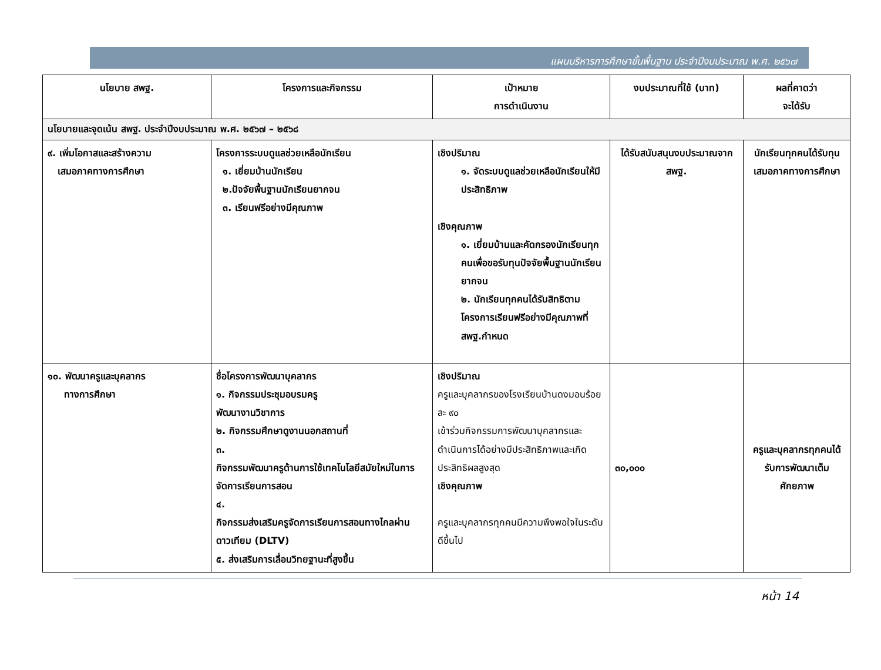แผนบริหารการศึกษาขั้นพื้นฐาน ประจำปีงบประมาณ พ.ศ. ๒๕๖๗
| นโยบาย สพฐ. | โครงการและกิจกรรม | เป้าหมาย การดำเนินงาน | งบประมาณที่ใช้ (บาท) | ผลที่คาดว่า จะได้รับ |
| --- | --- | --- | --- | --- |
| นโยบายและจุดเน้น สพฐ. ประจำปีงบประมาณ พ.ศ. ๒๕๖๗ – ๒๕๖๘ | | | | |
| ๙. เพิ่มโอกาสและสร้างความ เสมอภาคทางการศึกษา | โครงการระบบดูแลช่วยเหลือนักเรียน ๑. เยี่ยมบ้านนักเรียน ๒.ปัจจัยพื้นฐานนักเรียนยากจน ๓. เรียนฟรีอย่างมีคุณภาพ | เชิงปริมาณ ๑. จัดระบบดูแลช่วยเหลือนักเรียนให้มีประสิทธิภาพ เชิงคุณภาพ ๑. เยี่ยมบ้านและคัดกรองนักเรียนทุกคนเพื่อขอรับทุนปัจจัยพื้นฐานนักเรียนยากจน ๒. นักเรียนทุกคนได้รับสิทธิตามโครงการเรียนฟรีอย่างมีคุณภาพที่สพฐ.กำหนด | ได้รับสนับสนุนงบประมาณจาก สพฐ. | นักเรียนทุกคนได้รับทุนเสมอภาคทางการศึกษา |
| ๑๐. พัฒนาครูและบุคลากร ทางการศึกษา | ชื่อโครงการพัฒนาบุคลากร ๑. กิจกรรมประชุมอบรมครู พัฒนางานวิชาการ ๒. กิจกรรมศึกษาดูงานนอกสถานที่ ๓. กิจกรรมพัฒนาครูด้านการใช้เทคโนโลยีสมัยใหม่ในการจัดการเรียนการสอน ๔. กิจกรรมส่งเสริมครูจัดการเรียนการสอนทางไกลผ่านดาวเทียม (DLTV) ๕. ส่งเสริมการเลื่อนวิทยฐานะที่สูงขึ้น | เชิงปริมาณ ครูและบุคลากรของโรงเรียนบ้านดงมอนร้อยละ ๙๐ เข้าร่วมกิจกรรมการพัฒนาบุคลากรและดำเนินการได้อย่างมีประสิทธิภาพและเกิดประสิทธิผลสูงสุด เชิงคุณภาพ ครูและบุคลากรทุกคนมีความพึงพอใจในระดับดีขึ้นไป | ๓๐,๐๐๐ | ครูและบุคลากรทุกคนได้รับการพัฒนาเต็มศักยภาพ |
หน้า 14